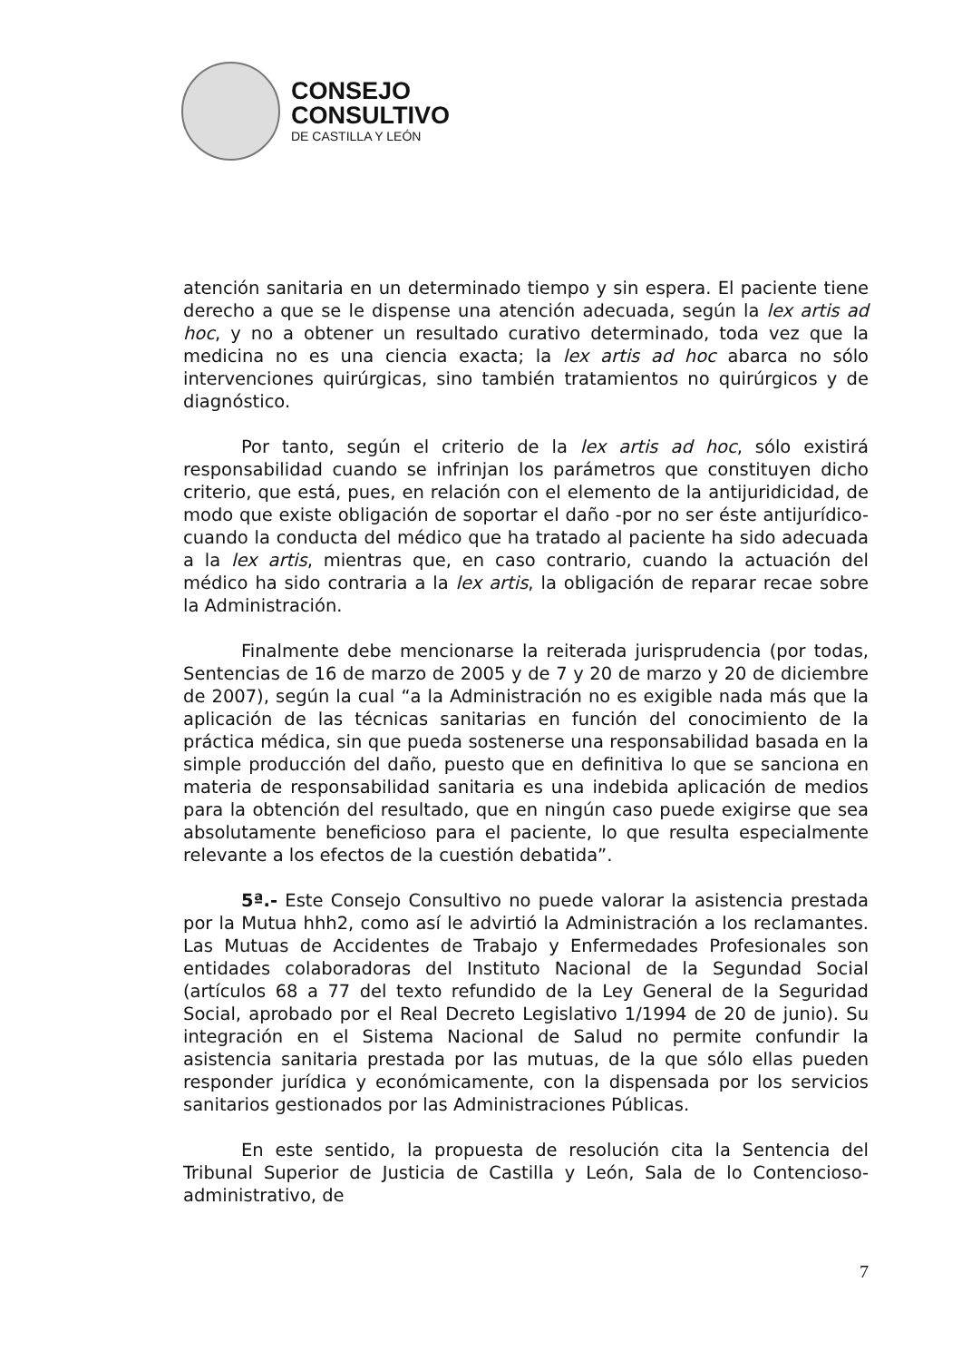CONSEJO
CONSULTIVO
DE CASTILLA Y LEÓN
atención sanitaria en un determinado tiempo y sin espera. El paciente tiene derecho a que se le dispense una atención adecuada, según la lex artis ad hoc, y no a obtener un resultado curativo determinado, toda vez que la medicina no es una ciencia exacta; la lex artis ad hoc abarca no sólo intervenciones quirúrgicas, sino también tratamientos no quirúrgicos y de diagnóstico.
Por tanto, según el criterio de la lex artis ad hoc, sólo existirá responsabilidad cuando se infrinjan los parámetros que constituyen dicho criterio, que está, pues, en relación con el elemento de la antijuridicidad, de modo que existe obligación de soportar el daño -por no ser éste antijurídico- cuando la conducta del médico que ha tratado al paciente ha sido adecuada a la lex artis, mientras que, en caso contrario, cuando la actuación del médico ha sido contraria a la lex artis, la obligación de reparar recae sobre la Administración.
Finalmente debe mencionarse la reiterada jurisprudencia (por todas, Sentencias de 16 de marzo de 2005 y de 7 y 20 de marzo y 20 de diciembre de 2007), según la cual “a la Administración no es exigible nada más que la aplicación de las técnicas sanitarias en función del conocimiento de la práctica médica, sin que pueda sostenerse una responsabilidad basada en la simple producción del daño, puesto que en definitiva lo que se sanciona en materia de responsabilidad sanitaria es una indebida aplicación de medios para la obtención del resultado, que en ningún caso puede exigirse que sea absolutamente beneficioso para el paciente, lo que resulta especialmente relevante a los efectos de la cuestión debatida”.
5ª.- Este Consejo Consultivo no puede valorar la asistencia prestada por la Mutua hhh2, como así le advirtió la Administración a los reclamantes. Las Mutuas de Accidentes de Trabajo y Enfermedades Profesionales son entidades colaboradoras del Instituto Nacional de la Segundad Social (artículos 68 a 77 del texto refundido de la Ley General de la Seguridad Social, aprobado por el Real Decreto Legislativo 1/1994 de 20 de junio). Su integración en el Sistema Nacional de Salud no permite confundir la asistencia sanitaria prestada por las mutuas, de la que sólo ellas pueden responder jurídica y económicamente, con la dispensada por los servicios sanitarios gestionados por las Administraciones Públicas.
En este sentido, la propuesta de resolución cita la Sentencia del Tribunal Superior de Justicia de Castilla y León, Sala de lo Contencioso-administrativo, de
7